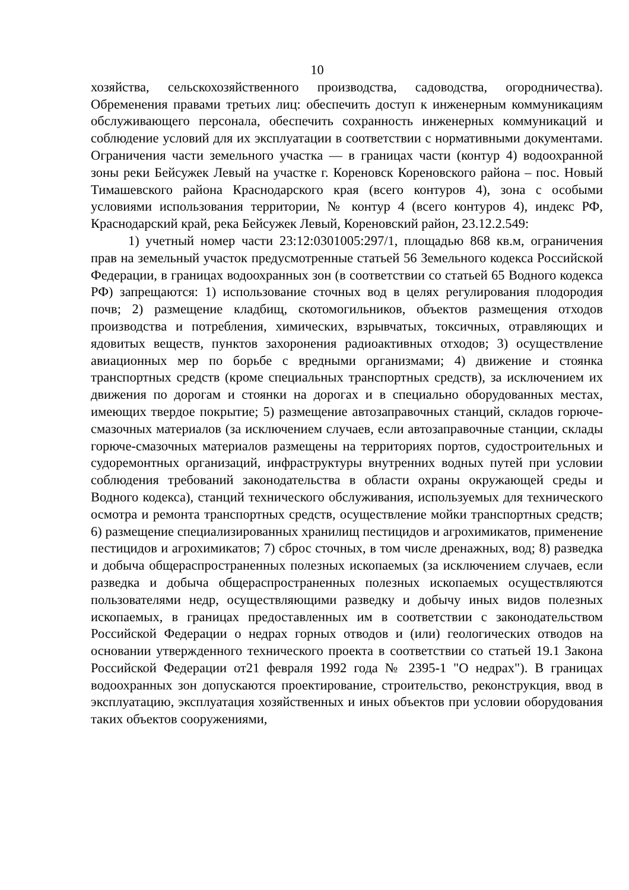10
хозяйства, сельскохозяйственного производства, садоводства, огородничества). Обременения правами третьих лиц: обеспечить доступ к инженерным коммуникациям обслуживающего персонала, обеспечить сохранность инженерных коммуникаций и соблюдение условий для их эксплуатации в соответствии с нормативными документами. Ограничения части земельного участка — в границах части (контур 4) водоохранной зоны реки Бейсужек Левый на участке г. Кореновск Кореновского района – пос. Новый Тимашевского района Краснодарского края (всего контуров 4), зона с особыми условиями использования территории, № контур 4 (всего контуров 4), индекс РФ, Краснодарский край, река Бейсужек Левый, Кореновский район, 23.12.2.549:
1) учетный номер части 23:12:0301005:297/1, площадью 868 кв.м, ограничения прав на земельный участок предусмотренные статьей 56 Земельного кодекса Российской Федерации, в границах водоохранных зон (в соответствии со статьей 65 Водного кодекса РФ) запрещаются: 1) использование сточных вод в целях регулирования плодородия почв; 2) размещение кладбищ, скотомогильников, объектов размещения отходов производства и потребления, химических, взрывчатых, токсичных, отравляющих и ядовитых веществ, пунктов захоронения радиоактивных отходов; 3) осуществление авиационных мер по борьбе с вредными организмами; 4) движение и стоянка транспортных средств (кроме специальных транспортных средств), за исключением их движения по дорогам и стоянки на дорогах и в специально оборудованных местах, имеющих твердое покрытие; 5) размещение автозаправочных станций, складов горюче-смазочных материалов (за исключением случаев, если автозаправочные станции, склады горюче-смазочных материалов размещены на территориях портов, судостроительных и судоремонтных организаций, инфраструктуры внутренних водных путей при условии соблюдения требований законодательства в области охраны окружающей среды и Водного кодекса), станций технического обслуживания, используемых для технического осмотра и ремонта транспортных средств, осуществление мойки транспортных средств; 6) размещение специализированных хранилищ пестицидов и агрохимикатов, применение пестицидов и агрохимикатов; 7) сброс сточных, в том числе дренажных, вод; 8) разведка и добыча общераспространенных полезных ископаемых (за исключением случаев, если разведка и добыча общераспространенных полезных ископаемых осуществляются пользователями недр, осуществляющими разведку и добычу иных видов полезных ископаемых, в границах предоставленных им в соответствии с законодательством Российской Федерации о недрах горных отводов и (или) геологических отводов на основании утвержденного технического проекта в соответствии со статьей 19.1 Закона Российской Федерации от21 февраля 1992 года № 2395-1 "О недрах"). В границах водоохранных зон допускаются проектирование, строительство, реконструкция, ввод в эксплуатацию, эксплуатация хозяйственных и иных объектов при условии оборудования таких объектов сооружениями,